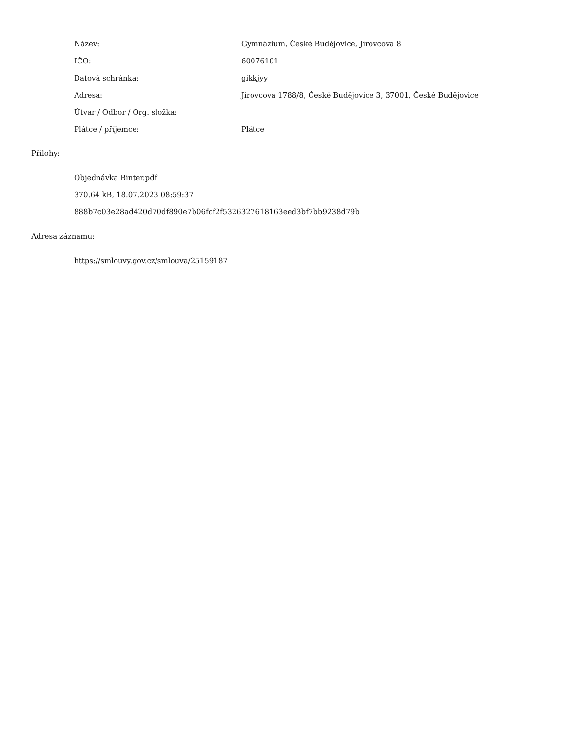| Název: | Gymnázium, České Budějovice, Jírovcova 8 |
| IČO: | 60076101 |
| Datová schránka: | gikkjyy |
| Adresa: | Jírovcova 1788/8, České Budějovice 3, 37001, České Budějovice |
| Útvar / Odbor / Org. složka: | |
| Plátce / příjemce: | Plátce |
Přílohy:
Objednávka Binter.pdf
370.64 kB, 18.07.2023 08:59:37
888b7c03e28ad420d70df890e7b06fcf2f5326327618163eed3bf7bb9238d79b
Adresa záznamu:
https://smlouvy.gov.cz/smlouva/25159187